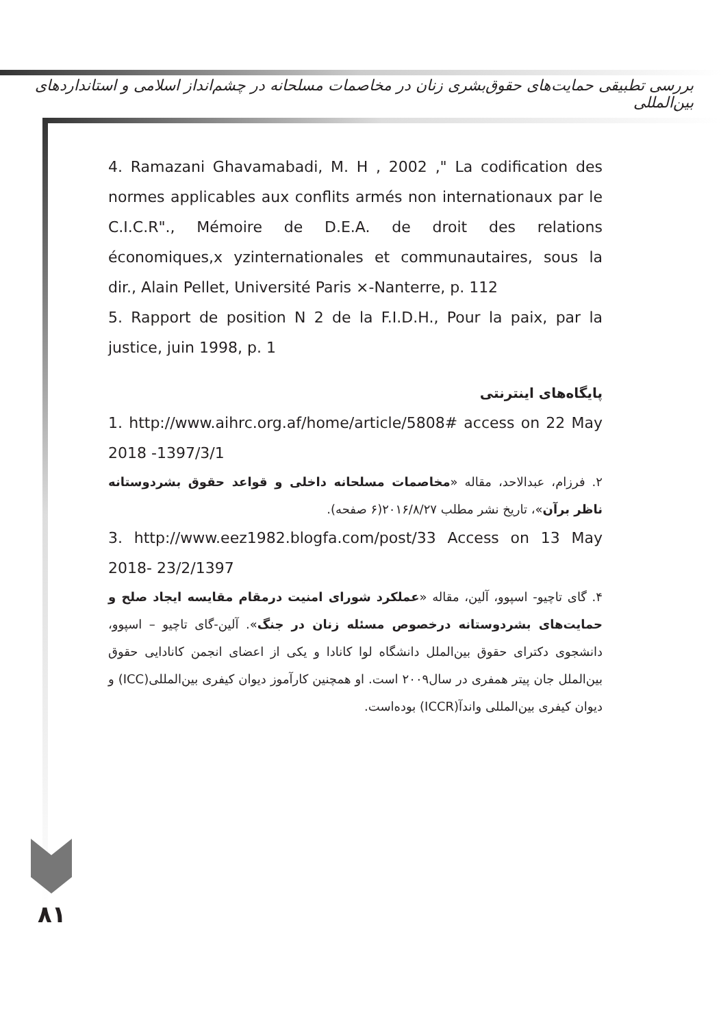بررسی تطبیقی حمایت‌های حقوق‌بشری زنان در مخاصمات مسلحانه در چشم‌انداز اسلامی و استانداردهای بین‌المللی
4. Ramazani Ghavamabadi, M. H , 2002 ," La codification des normes applicables aux conflits armés non internationaux par le C.I.C.R"., Mémoire de D.E.A. de droit des relations économiques,x yzinternationales et communautaires, sous la dir., Alain Pellet, Université Paris ×-Nanterre, p. 112
5. Rapport de position N 2 de la F.I.D.H., Pour la paix, par la justice, juin 1998, p. 1
پایگاه‌های اینترنتی
1. http://www.aihrc.org.af/home/article/5808# access on 22 May 2018 -1397/3/1
۲. فرزام، عبدالاحد، مقاله «مخاصمات مسلحانه داخلی و قواعد حقوق بشردوستانه ناظر برآن»، تاریخ نشر مطلب ۲۰۱۶/۸/۲۷(۶ صفحه).
3. http://www.eez1982.blogfa.com/post/33 Access on 13 May 2018- 23/2/1397
۴. گای تاچیو- اسپوو، آلین، مقاله «عملکرد شورای امنیت درمقام مقایسه ایجاد صلح و حمایت‌های بشردوستانه درخصوص مسئله زنان در جنگ». آلین-گای تاچیو – اسپوو، دانشجوی دکترای حقوق بین‌الملل دانشگاه لوا کانادا و یکی از اعضای انجمن کانادایی حقوق بین‌الملل جان پیتر همفری در سال۲۰۰۹ است. او همچنین کارآموز دیوان کیفری بین‌المللی(ICC) و دیوان کیفری بین‌المللی واندآ(ICCR) بوده‌است.
۸۱